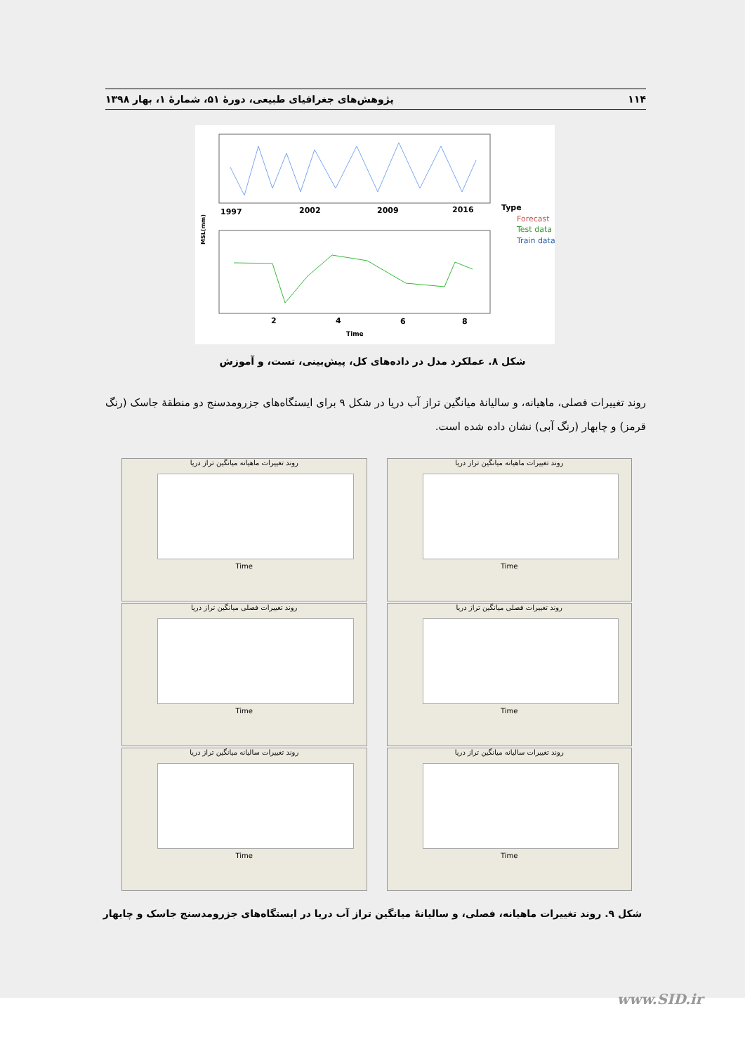۱۱۴ پژوهش‌های جغرافیای طبیعی، دورهٔ ۵۱، شمارهٔ ۱، بهار ۱۳۹۸
1997
2002
2009
2016
Type
Forecast
Test data
Train data
MSL(mm)
2
4
6
8
Time
شکل ۸. عملکرد مدل در داده‌های کل، پیش‌بینی، تست، و آموزش
روند تغییرات فصلی، ماهیانه، و سالیانهٔ میانگین تراز آب دریا در شکل ۹ برای ایستگاه‌های جزرومدسنج دو منطقهٔ جاسک (رنگ قرمز) و چابهار (رنگ آبی) نشان داده شده است.
روند تغییرات ماهیانه میانگین تراز دریا
Time
روند تغییرات ماهیانه میانگین تراز دریا
Time
روند تغییرات فصلی میانگین تراز دریا
Time
روند تغییرات فصلی میانگین تراز دریا
Time
روند تغییرات سالیانه میانگین تراز دریا
Time
روند تغییرات سالیانه میانگین تراز دریا
Time
شکل ۹. روند تغییرات ماهیانه، فصلی، و سالیانهٔ میانگین تراز آب دریا در ایستگاه‌های جزرومدسنج جاسک و چابهار
www.SID.ir